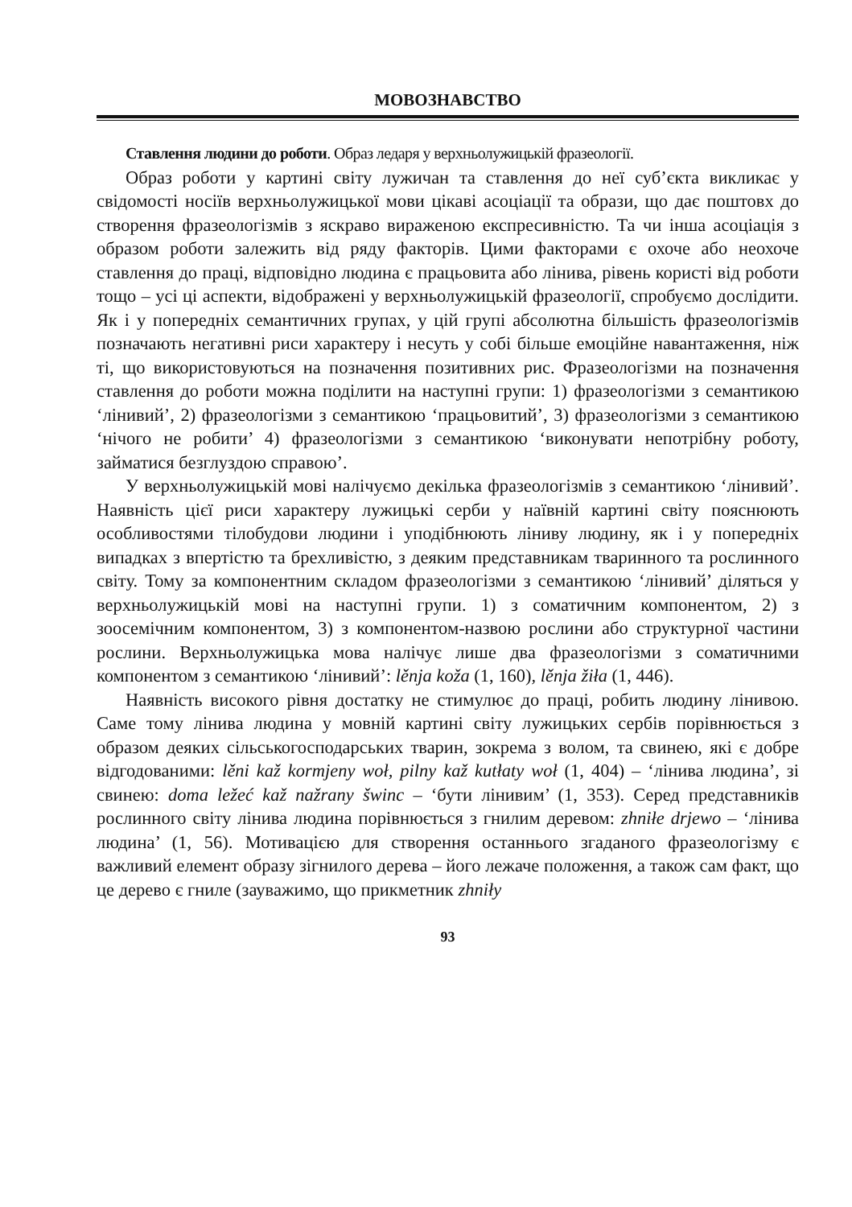МОВОЗНАВСТВО
Ставлення людини до роботи. Образ ледаря у верхньолужицькій фразеології.
Образ роботи у картині світу лужичан та ставлення до неї суб’єкта викликає у свідомості носіїв верхньолужицької мови цікаві асоціації та образи, що дає поштовх до створення фразеологізмів з яскраво вираженою експресивністю. Та чи інша асоціація з образом роботи залежить від ряду факторів. Цими факторами є охоче або неохоче ставлення до праці, відповідно людина є працьовита або лінива, рівень користі від роботи тощо – усі ці аспекти, відображені у верхньолужицькій фразеології, спробуємо дослідити. Як і у попередніх семантичних групах, у цій групі абсолютна більшість фразеологізмів позначають негативні риси характеру і несуть у собі більше емоційне навантаження, ніж ті, що використовуються на позначення позитивних рис. Фразеологізми на позначення ставлення до роботи можна поділити на наступні групи: 1) фразеологізми з семантикою ‘лінивий’, 2) фразеологізми з семантикою ‘працьовитий’, 3) фразеологізми з семантикою ‘нічого не робити’ 4) фразеологізми з семантикою ‘виконувати непотрібну роботу, займатися безглуздою справою’.
У верхньолужицькій мові налічуємо декілька фразеологізмів з семантикою ‘лінивий’. Наявність цієї риси характеру лужицькі серби у наївній картині світу пояснюють особливостями тілобудови людини і уподібнюють ліниву людину, як і у попередніх випадках з впертістю та брехливістю, з деяким представникам тваринного та рослинного світу. Тому за компонентним складом фразеологізми з семантикою ‘лінивий’ діляться у верхньолужицькій мові на наступні групи. 1) з соматичним компонентом, 2) з зоосемічним компонентом, 3) з компонентом-назвою рослини або структурної частини рослини. Верхньолужицька мова налічує лише два фразеологізми з соматичними компонентом з семантикою ‘лінивий’: lěnja koža (1, 160), lěnja žiła (1, 446).
Наявність високого рівня достатку не стимулює до праці, робить людину лінивою. Саме тому лінива людина у мовній картині світу лужицьких сербів порівнюється з образом деяких сільськогосподарських тварин, зокрема з волом, та свинею, які є добре відгодованими: lěni kaž kormjeny woł, pilny kaž kutłaty woł (1, 404) – ‘лінива людина’, зі свинею: doma ležeć kaž nažrany šwinc – ‘бути лінивим’ (1, 353). Серед представників рослинного світу лінива людина порівнюється з гнилим деревом: zhniłe drjewo – ‘лінива людина’ (1, 56). Мотивацією для створення останнього згаданого фразеологізму є важливий елемент образу зігнилого дерева – його лежаче положення, а також сам факт, що це дерево є гниле (зауважимо, що прикметник zhniły
93